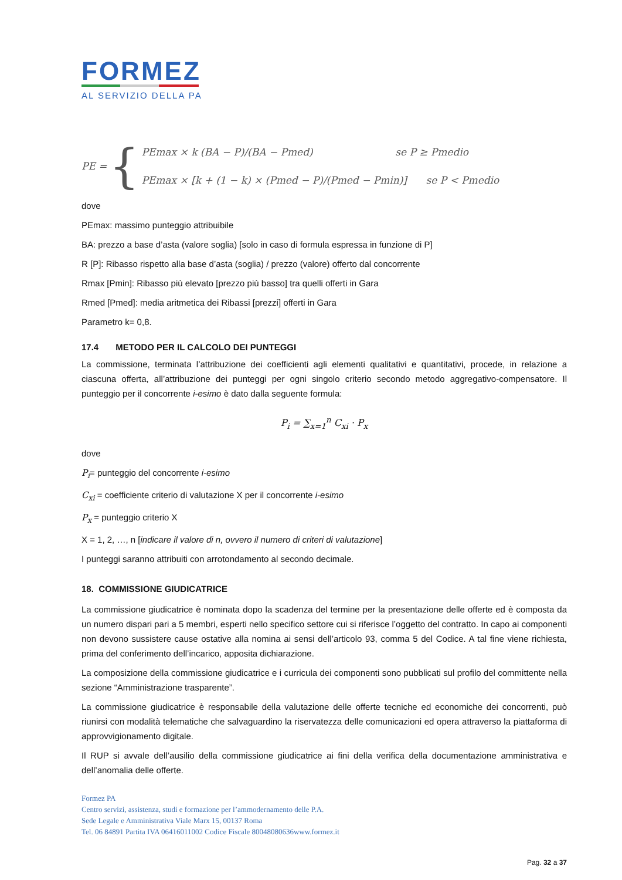FORMEZ
AL SERVIZIO DELLA PA
PE = {
PEmax × k (BA − P)/(BA − Pmed) se P ≥ Pmedio
PEmax × [k + (1 − k) × (Pmed − P)/(Pmed − Pmin)] se P < Pmedio
dove
PEmax: massimo punteggio attribuibile
BA: prezzo a base d’asta (valore soglia) [solo in caso di formula espressa in funzione di P]
R [P]: Ribasso rispetto alla base d’asta (soglia) / prezzo (valore) offerto dal concorrente
Rmax [Pmin]: Ribasso più elevato [prezzo più basso] tra quelli offerti in Gara
Rmed [Pmed]: media aritmetica dei Ribassi [prezzi] offerti in Gara
Parametro k= 0,8.
17.4 METODO PER IL CALCOLO DEI PUNTEGGI
La commissione, terminata l’attribuzione dei coefficienti agli elementi qualitativi e quantitativi, procede, in relazione a ciascuna offerta, all’attribuzione dei punteggi per ogni singolo criterio secondo metodo aggregativo-compensatore. Il punteggio per il concorrente i-esimo è dato dalla seguente formula:
P<sub>i</sub> = ∑<sub>x=1</sub><sup>n</sup> C<sub>xi</sub> · P<sub>x</sub>
dove
P<sub>i</sub>= punteggio del concorrente i-esimo
C<sub>xi</sub> = coefficiente criterio di valutazione X per il concorrente i-esimo
P<sub>x</sub> = punteggio criterio X
X = 1, 2, …, n [indicare il valore di n, ovvero il numero di criteri di valutazione]
I punteggi saranno attribuiti con arrotondamento al secondo decimale.
18. COMMISSIONE GIUDICATRICE
La commissione giudicatrice è nominata dopo la scadenza del termine per la presentazione delle offerte ed è composta da un numero dispari pari a 5 membri, esperti nello specifico settore cui si riferisce l’oggetto del contratto. In capo ai componenti non devono sussistere cause ostative alla nomina ai sensi dell’articolo 93, comma 5 del Codice. A tal fine viene richiesta, prima del conferimento dell’incarico, apposita dichiarazione.
La composizione della commissione giudicatrice e i curricula dei componenti sono pubblicati sul profilo del committente nella sezione “Amministrazione trasparente”.
La commissione giudicatrice è responsabile della valutazione delle offerte tecniche ed economiche dei concorrenti, può riunirsi con modalità telematiche che salvaguardino la riservatezza delle comunicazioni ed opera attraverso la piattaforma di approvvigionamento digitale.
Il RUP si avvale dell’ausilio della commissione giudicatrice ai fini della verifica della documentazione amministrativa e dell’anomalia delle offerte.
Formez PA
Centro servizi, assistenza, studi e formazione per l’ammodernamento delle P.A.
Sede Legale e Amministrativa Viale Marx 15, 00137 Roma
Tel. 06 84891 Partita IVA 06416011002 Codice Fiscale 80048080636www.formez.it
Pag. 32 a 37